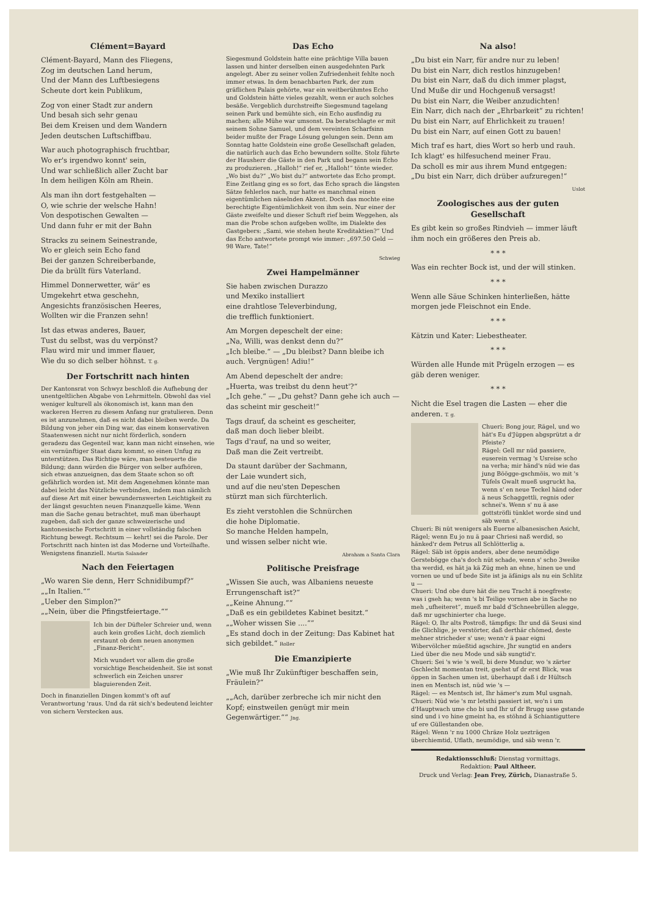Clément=Bayard
Clément-Bayard, Mann des Fliegens,
Zog im deutschen Land herum,
Und der Mann des Luftbesiegens
Scheute dort kein Publikum,
Zog von einer Stadt zur andern
Und besah sich sehr genau
Bei dem Kreisen und dem Wandern
Jeden deutschen Luftschiffbau.
War auch photographisch fruchtbar,
Wo er's irgendwo konnt' sein,
Und war schließlich aller Zucht bar
In dem heiligen Köln am Rhein.
Als man ihn dort festgehalten —
O, wie schrie der welsche Hahn!
Von despotischen Gewalten —
Und dann fuhr er mit der Bahn
Stracks zu seinem Seinestrande,
Wo er gleich sein Echo fand
Bei der ganzen Schreiberbande,
Die da brüllt fürs Vaterland.
Himmel Donnerwetter, wär' es
Umgekehrt etwa geschehn,
Angesichts französischen Heeres,
Wollten wir die Franzen sehn!
Ist das etwas anderes, Bauer,
Tust du selbst, was du verpönst?
Flau wird mir und immer flauer,
Wie du so dich selber höhnst. T. g.
Der Fortschritt nach hinten
Der Kantonsrat von Schwyz beschloß die Aufhebung der unentgeltlichen Abgabe von Lehrmitteln. Obwohl das viel weniger kulturell als ökonomisch ist, kann man den wackeren Herren zu diesem Anfang nur gratulieren. Denn es ist anzunehmen, daß es nicht dabei bleiben werde. Da Bildung von jeher ein Ding war, das einem konservativen Staatenwesen nicht nur nicht förderlich, sondern geradezu das Gegenteil war, kann man nicht einsehen, wie ein vernünftiger Staat dazu kommt, so einen Unfug zu unterstützen. Das Richtige wäre, man besteuerte die Bildung; dann würden die Bürger von selber aufhören, sich etwas anzueignen, das dem Staate schon so oft gefährlich worden ist. Mit dem Angenehmen könnte man dabei leicht das Nützliche verbinden, indem man nämlich auf diese Art mit einer bewundernswerten Leichtigkeit zu der längst gesuchten neuen Finanzquelle käme. Wenn man die Sache genau betrachtet, muß man überhaupt zugeben, daß sich der ganze schweizerische und kantonesische Fortschritt in einer vollständig falschen Richtung bewegt. Rechtsum — kehrt! sei die Parole. Der Fortschritt nach hinten ist das Moderne und Vorteilhafte. Wenigstens finanziell. Martin Salander
Nach den Feiertagen
„Wo waren Sie denn, Herr Schnidibumpf?“
„„In Italien.““
„Ueber den Simplon?“
„„Nein, über die Pfingstfeiertage.““
Ich bin der Düfteler Schreier und, wenn auch kein großes Licht, doch ziemlich erstaunt ob dem neuen anonymen „Finanz-Bericht“.
Mich wundert vor allem die große vorsichtige Bescheidenheit. Sie ist sonst schwerlich ein Zeichen unsrer blaguierenden Zeit.
Doch in finanziellen Dingen kommt's oft auf Verantwortung 'raus. Und da rät sich's bedeutend leichter von sichern Verstecken aus.
Das Echo
Siegesmund Goldstein hatte eine prächtige Villa bauen lassen und hinter derselben einen ausgedehnten Park angelegt. Aber zu seiner vollen Zufriedenheit fehlte noch immer etwas. In dem benachbarten Park, der zum gräflichen Palais gehörte, war ein weitberühmtes Echo und Goldstein hätte vieles gezahlt, wenn er auch solches besäße. Vergeblich durchstreifte Siegesmund tagelang seinen Park und bemühte sich, ein Echo ausfindig zu machen; alle Mühe war umsonst. Da beratschlagte er mit seinem Sohne Samuel, und dem vereinten Scharfsinn beider mußte der Frage Lösung gelungen sein. Denn am Sonntag hatte Goldstein eine große Gesellschaft geladen, die natürlich auch das Echo bewundern sollte. Stolz führte der Hausherr die Gäste in den Park und begann sein Echo zu produzieren. „Halloh!“ rief er, „Halloh!“ tönte wieder. „Wo bist du?“ „Wo bist du?“ antwortete das Echo prompt. Eine Zeitlang ging es so fort, das Echo sprach die längsten Sätze fehlerlos nach, nur hatte es manchmal einen eigentümlichen näselnden Akzent. Doch das mochte eine berechtigte Eigentümlichkeit von ihm sein. Nur einer der Gäste zweifelte und dieser Schuft rief beim Weggehen, als man die Probe schon aufgeben wollte, im Dialekte des Gastgebers: „Sami, wie stehen heute Kreditaktien?“ Und das Echo antwortete prompt wie immer: „697.50 Geld — 98 Ware, Tate!“
Schwieg
Zwei Hampelmänner
Sie haben zwischen Durazzo
und Mexiko installiert
eine drahtlose Televerbindung,
die trefflich funktioniert.
Am Morgen depeschelt der eine:
„Na, Willi, was denkst denn du?“
„Ich bleibe.“ — „Du bleibst? Dann bleibe ich auch. Vergnügen! Adiu!“
Am Abend depeschelt der andre:
„Huerta, was treibst du denn heut'?“
„Ich gehe.“ — „Du gehst? Dann gehe ich auch — das scheint mir gescheit!“
Tags drauf, da scheint es gescheiter,
daß man doch lieber bleibt.
Tags d'rauf, na und so weiter,
Daß man die Zeit vertreibt.
Da staunt darüber der Sachmann,
der Laie wundert sich,
und auf die neu'sten Depeschen
stürzt man sich fürchterlich.
Es zieht verstohlen die Schnürchen
die hohe Diplomatie.
So manche Helden hampeln,
und wissen selber nicht wie.
Abraham a Santa Clara
Politische Preisfrage
„Wissen Sie auch, was Albaniens neueste Errungenschaft ist?“
„„Keine Ahnung.““
„Daß es ein gebildetes Kabinet besitzt.“
„„Woher wissen Sie ....““
„Es stand doch in der Zeitung: Das Kabinet hat sich gebildet.“ Roller
Die Emanzipierte
„Wie muß Ihr Zukünftiger beschaffen sein, Fräulein?“
„„Ach, darüber zerbreche ich mir nicht den Kopf; einstweilen genügt mir mein Gegenwärtiger.““ Jng.
Na also!
„Du bist ein Narr, für andre nur zu leben!
Du bist ein Narr, dich restlos hinzugeben!
Du bist ein Narr, daß du dich immer plagst,
Und Muße dir und Hochgenuß versagst!
Du bist ein Narr, die Weiber anzudichten!
Ein Narr, dich nach der „Ehrbarkeit“ zu richten!
Du bist ein Narr, auf Ehrlichkeit zu trauen!
Du bist ein Narr, auf einen Gott zu bauen!
Mich traf es hart, dies Wort so herb und rauh.
Ich klagt' es hilfesuchend meiner Frau.
Da scholl es mir aus ihrem Mund entgegen:
„Du bist ein Narr, dich drüber aufzuregen!“
Uslot
Zoologisches aus der guten Gesellschaft
Es gibt kein so großes Rindvieh — immer läuft ihm noch ein größeres den Preis ab.
* * *
Was ein rechter Bock ist, und der will stinken.
* * *
Wenn alle Säue Schinken hinterließen, hätte morgen jede Fleischnot ein Ende.
* * *
Kätzin und Kater: Liebestheater.
* * *
Würden alle Hunde mit Prügeln erzogen — es gäb deren weniger.
* * *
Nicht die Esel tragen die Lasten — eher die anderen. T. g.
Chueri: Bong jour, Rägel, und wo hät's Eu d'Jüppen abgsprützt a dr Pfeiste?
Rägel: Gell mr nüd passiere, euserein vermag 's Usreise scho na verha; mir händ's nüd wie das jung Böögge-gschmöis, wo mit 's Tüfels Gwalt mueß usgruckt ha, wenn s' en neue Teckel händ oder ä neus Schaggettli, regnis oder schnei's. Wenn s' nu ä ase gottströfli tünklet worde sind und säb wenn s'.
Chueri: Bi nüt wenigers als Euerne albanesischen Asicht, Rägel; wenn Eu jo nu ä paar Chriesi naß werdid, so hänked'r dem Petrus all Schlötterlig a.
Rägel: Säb ist öppis anders, aber dene neumödige Gerstebögge cha's doch nüt schade, wenn s' scho 3weike tha werdid, es hät ja kä Züg meh an ehne, hinen ue und vornen ue und uf bede Site ist ja äfänigs als nu ein Schlitz u —
Chueri: Und obe dure hät die neu Tracht ä noegfreste; was i gseh ha; wenn 's bi Teilige vornen abe in Sache no meh „ufheiteret“, mueß mr bald d'Schneebrüllen alegge, daß mr ugschinierter cha luege.
Rägel: O, Ihr alts Postroß, tämpfigs: Ihr und dä Seusi sind die Glichlige, je verstörter, daß derthär chömed, deste mehner stricheder s' use; wenn'r ä paar eigni Wibervölcher müeßtid agschire, Jhr sungtid en anders Lied über die neu Mode und säb sungtid'r.
Chueri: Sei 's wie 's well, bi dere Mundur, wo 's zärter Gschlecht momentan treit, gsehst uf dr erst Blick, was öppen in Sachen umen ist, überhaupt daß i dr Hültsch inen en Mentsch ist, nüd wie 's —
Rägel: — es Mentsch ist, Ihr hämer's zum Mul usgnah.
Chueri: Nüd wie 's mr letsthi passiert ist, wo'n i um d'Hauptwach ume cho bi und Ihr uf dr Brugg usse gstande sind und i vo hine gmeint ha, es stöhnd ä Schiantiguttere uf ere Güllestanden obe.
Rägel: Wenn 'r nu 1000 Chräze Holz uezträgen überchiemtid, Uflath, neumödige, und säb wenn 'r.
Redaktionsschluß: Dienstag vormittags.
Redaktion: Paul Altheer.
Druck und Verlag: Jean Frey, Zürich, Dianastraße 5.